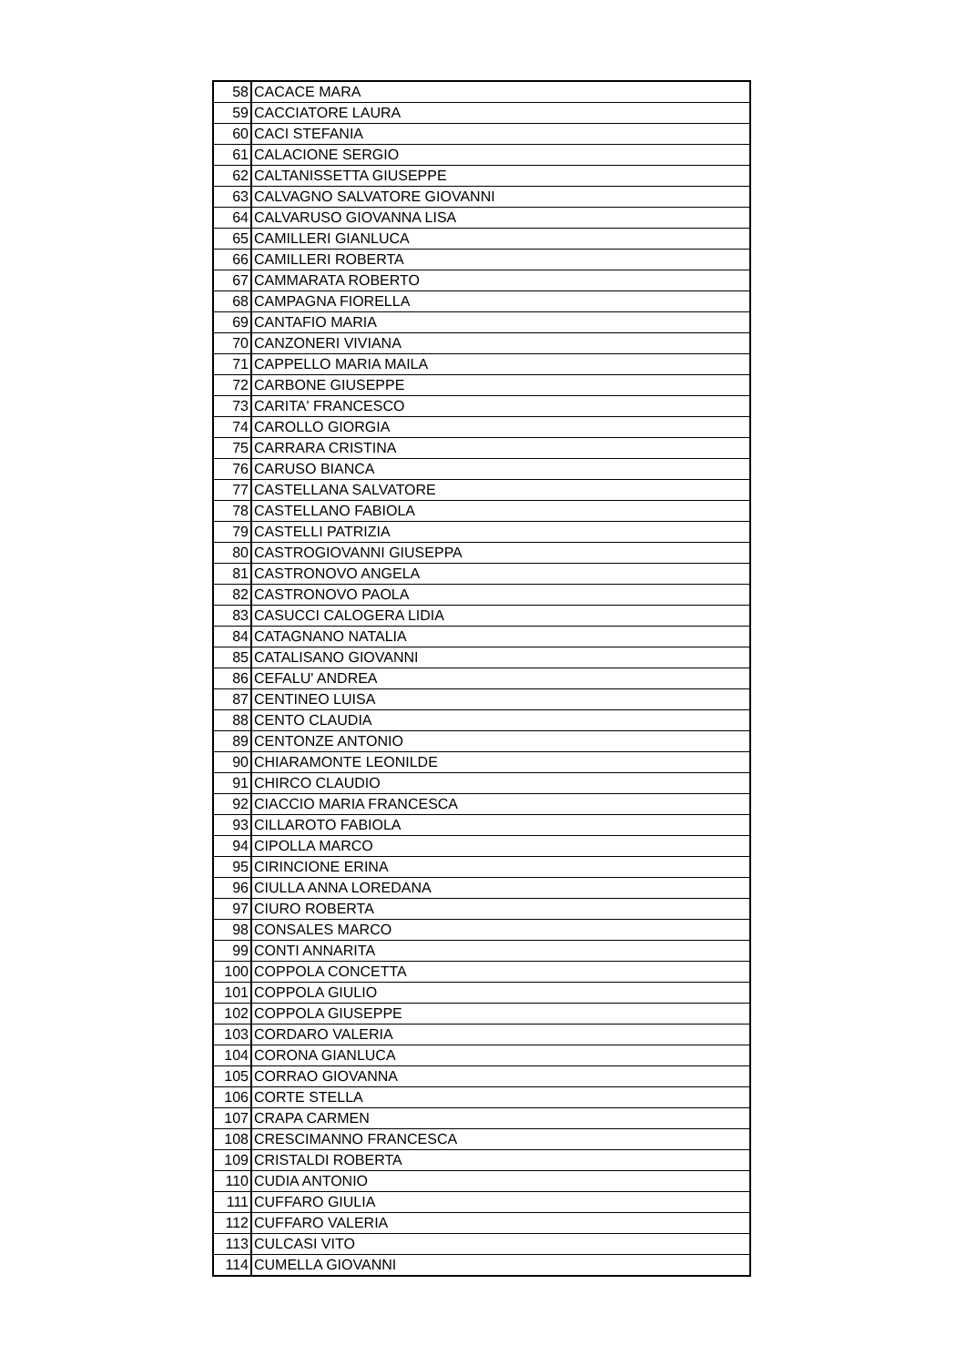| 58 | CACACE MARA |
| 59 | CACCIATORE LAURA |
| 60 | CACI STEFANIA |
| 61 | CALACIONE SERGIO |
| 62 | CALTANISSETTA GIUSEPPE |
| 63 | CALVAGNO SALVATORE GIOVANNI |
| 64 | CALVARUSO GIOVANNA LISA |
| 65 | CAMILLERI GIANLUCA |
| 66 | CAMILLERI ROBERTA |
| 67 | CAMMARATA ROBERTO |
| 68 | CAMPAGNA FIORELLA |
| 69 | CANTAFIO MARIA |
| 70 | CANZONERI VIVIANA |
| 71 | CAPPELLO MARIA MAILA |
| 72 | CARBONE GIUSEPPE |
| 73 | CARITA' FRANCESCO |
| 74 | CAROLLO GIORGIA |
| 75 | CARRARA CRISTINA |
| 76 | CARUSO BIANCA |
| 77 | CASTELLANA SALVATORE |
| 78 | CASTELLANO FABIOLA |
| 79 | CASTELLI PATRIZIA |
| 80 | CASTROGIOVANNI GIUSEPPA |
| 81 | CASTRONOVO ANGELA |
| 82 | CASTRONOVO PAOLA |
| 83 | CASUCCI CALOGERA LIDIA |
| 84 | CATAGNANO NATALIA |
| 85 | CATALISANO GIOVANNI |
| 86 | CEFALU' ANDREA |
| 87 | CENTINEO LUISA |
| 88 | CENTO CLAUDIA |
| 89 | CENTONZE ANTONIO |
| 90 | CHIARAMONTE LEONILDE |
| 91 | CHIRCO CLAUDIO |
| 92 | CIACCIO MARIA FRANCESCA |
| 93 | CILLAROTO FABIOLA |
| 94 | CIPOLLA MARCO |
| 95 | CIRINCIONE ERINA |
| 96 | CIULLA ANNA LOREDANA |
| 97 | CIURO ROBERTA |
| 98 | CONSALES MARCO |
| 99 | CONTI ANNARITA |
| 100 | COPPOLA CONCETTA |
| 101 | COPPOLA GIULIO |
| 102 | COPPOLA GIUSEPPE |
| 103 | CORDARO VALERIA |
| 104 | CORONA GIANLUCA |
| 105 | CORRAO GIOVANNA |
| 106 | CORTE STELLA |
| 107 | CRAPA CARMEN |
| 108 | CRESCIMANNO FRANCESCA |
| 109 | CRISTALDI ROBERTA |
| 110 | CUDIA ANTONIO |
| 111 | CUFFARO GIULIA |
| 112 | CUFFARO VALERIA |
| 113 | CULCASI VITO |
| 114 | CUMELLA GIOVANNI |